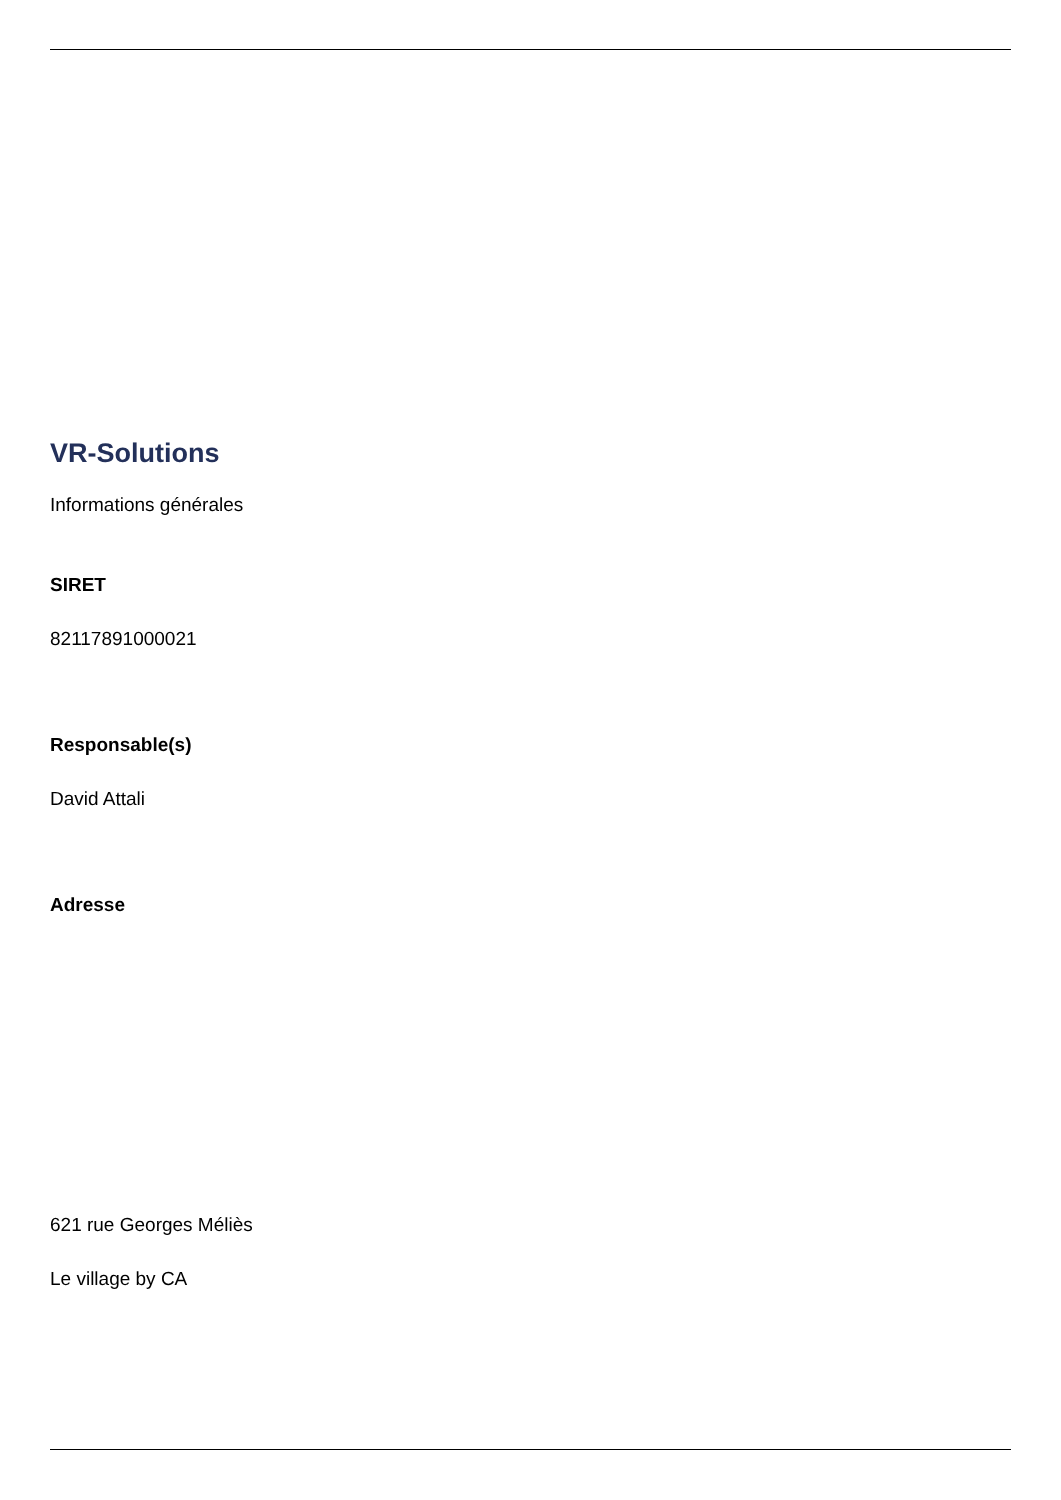VR-Solutions
Informations générales
SIRET
82117891000021
Responsable(s)
David Attali
Adresse
621 rue Georges Méliès
Le village by CA